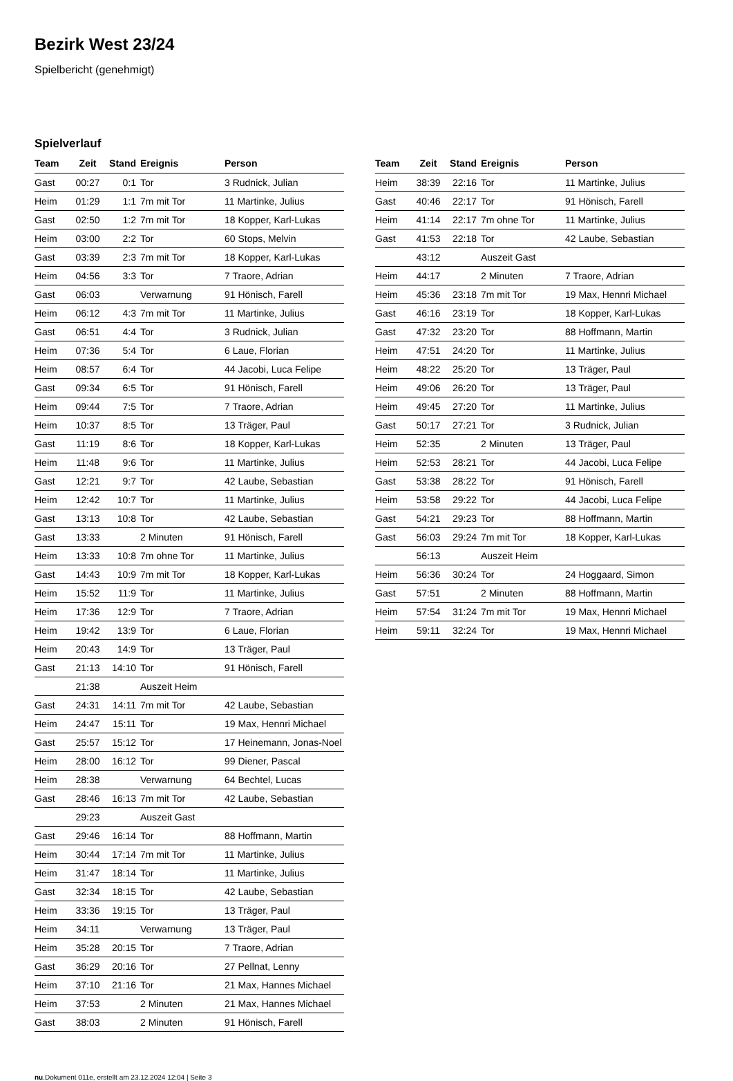Bezirk West 23/24
Spielbericht (genehmigt)
Spielverlauf
| Team | Zeit | Stand | Ereignis | Person |
| --- | --- | --- | --- | --- |
| Gast | 00:27 | 0:1 | Tor | 3 Rudnick, Julian |
| Heim | 01:29 | 1:1 | 7m mit Tor | 11 Martinke, Julius |
| Gast | 02:50 | 1:2 | 7m mit Tor | 18 Kopper, Karl-Lukas |
| Heim | 03:00 | 2:2 | Tor | 60 Stops, Melvin |
| Gast | 03:39 | 2:3 | 7m mit Tor | 18 Kopper, Karl-Lukas |
| Heim | 04:56 | 3:3 | Tor | 7 Traore, Adrian |
| Gast | 06:03 | | Verwarnung | 91 Hönisch, Farell |
| Heim | 06:12 | 4:3 | 7m mit Tor | 11 Martinke, Julius |
| Gast | 06:51 | 4:4 | Tor | 3 Rudnick, Julian |
| Heim | 07:36 | 5:4 | Tor | 6 Laue, Florian |
| Heim | 08:57 | 6:4 | Tor | 44 Jacobi, Luca Felipe |
| Gast | 09:34 | 6:5 | Tor | 91 Hönisch, Farell |
| Heim | 09:44 | 7:5 | Tor | 7 Traore, Adrian |
| Heim | 10:37 | 8:5 | Tor | 13 Träger, Paul |
| Gast | 11:19 | 8:6 | Tor | 18 Kopper, Karl-Lukas |
| Heim | 11:48 | 9:6 | Tor | 11 Martinke, Julius |
| Gast | 12:21 | 9:7 | Tor | 42 Laube, Sebastian |
| Heim | 12:42 | 10:7 | Tor | 11 Martinke, Julius |
| Gast | 13:13 | 10:8 | Tor | 42 Laube, Sebastian |
| Gast | 13:33 | | 2 Minuten | 91 Hönisch, Farell |
| Heim | 13:33 | 10:8 | 7m ohne Tor | 11 Martinke, Julius |
| Gast | 14:43 | 10:9 | 7m mit Tor | 18 Kopper, Karl-Lukas |
| Heim | 15:52 | 11:9 | Tor | 11 Martinke, Julius |
| Heim | 17:36 | 12:9 | Tor | 7 Traore, Adrian |
| Heim | 19:42 | 13:9 | Tor | 6 Laue, Florian |
| Heim | 20:43 | 14:9 | Tor | 13 Träger, Paul |
| Gast | 21:13 | 14:10 | Tor | 91 Hönisch, Farell |
| | 21:38 | | Auszeit Heim | |
| Gast | 24:31 | 14:11 | 7m mit Tor | 42 Laube, Sebastian |
| Heim | 24:47 | 15:11 | Tor | 19 Max, Hennri Michael |
| Gast | 25:57 | 15:12 | Tor | 17 Heinemann, Jonas-Noel |
| Heim | 28:00 | 16:12 | Tor | 99 Diener, Pascal |
| Heim | 28:38 | | Verwarnung | 64 Bechtel, Lucas |
| Gast | 28:46 | 16:13 | 7m mit Tor | 42 Laube, Sebastian |
| | 29:23 | | Auszeit Gast | |
| Gast | 29:46 | 16:14 | Tor | 88 Hoffmann, Martin |
| Heim | 30:44 | 17:14 | 7m mit Tor | 11 Martinke, Julius |
| Heim | 31:47 | 18:14 | Tor | 11 Martinke, Julius |
| Gast | 32:34 | 18:15 | Tor | 42 Laube, Sebastian |
| Heim | 33:36 | 19:15 | Tor | 13 Träger, Paul |
| Heim | 34:11 | | Verwarnung | 13 Träger, Paul |
| Heim | 35:28 | 20:15 | Tor | 7 Traore, Adrian |
| Gast | 36:29 | 20:16 | Tor | 27 Pellnat, Lenny |
| Heim | 37:10 | 21:16 | Tor | 21 Max, Hannes Michael |
| Heim | 37:53 | | 2 Minuten | 21 Max, Hannes Michael |
| Gast | 38:03 | | 2 Minuten | 91 Hönisch, Farell |
| Team | Zeit | Stand | Ereignis | Person |
| --- | --- | --- | --- | --- |
| Heim | 38:39 | 22:16 | Tor | 11 Martinke, Julius |
| Gast | 40:46 | 22:17 | Tor | 91 Hönisch, Farell |
| Heim | 41:14 | 22:17 | 7m ohne Tor | 11 Martinke, Julius |
| Gast | 41:53 | 22:18 | Tor | 42 Laube, Sebastian |
| | 43:12 | | Auszeit Gast | |
| Heim | 44:17 | | 2 Minuten | 7 Traore, Adrian |
| Heim | 45:36 | 23:18 | 7m mit Tor | 19 Max, Hennri Michael |
| Gast | 46:16 | 23:19 | Tor | 18 Kopper, Karl-Lukas |
| Gast | 47:32 | 23:20 | Tor | 88 Hoffmann, Martin |
| Heim | 47:51 | 24:20 | Tor | 11 Martinke, Julius |
| Heim | 48:22 | 25:20 | Tor | 13 Träger, Paul |
| Heim | 49:06 | 26:20 | Tor | 13 Träger, Paul |
| Heim | 49:45 | 27:20 | Tor | 11 Martinke, Julius |
| Gast | 50:17 | 27:21 | Tor | 3 Rudnick, Julian |
| Heim | 52:35 | | 2 Minuten | 13 Träger, Paul |
| Heim | 52:53 | 28:21 | Tor | 44 Jacobi, Luca Felipe |
| Gast | 53:38 | 28:22 | Tor | 91 Hönisch, Farell |
| Heim | 53:58 | 29:22 | Tor | 44 Jacobi, Luca Felipe |
| Gast | 54:21 | 29:23 | Tor | 88 Hoffmann, Martin |
| Gast | 56:03 | 29:24 | 7m mit Tor | 18 Kopper, Karl-Lukas |
| | 56:13 | | Auszeit Heim | |
| Heim | 56:36 | 30:24 | Tor | 24 Hoggaard, Simon |
| Gast | 57:51 | | 2 Minuten | 88 Hoffmann, Martin |
| Heim | 57:54 | 31:24 | 7m mit Tor | 19 Max, Hennri Michael |
| Heim | 59:11 | 32:24 | Tor | 19 Max, Hennri Michael |
nu.Dokument 011e, erstellt am 23.12.2024 12:04 | Seite 3